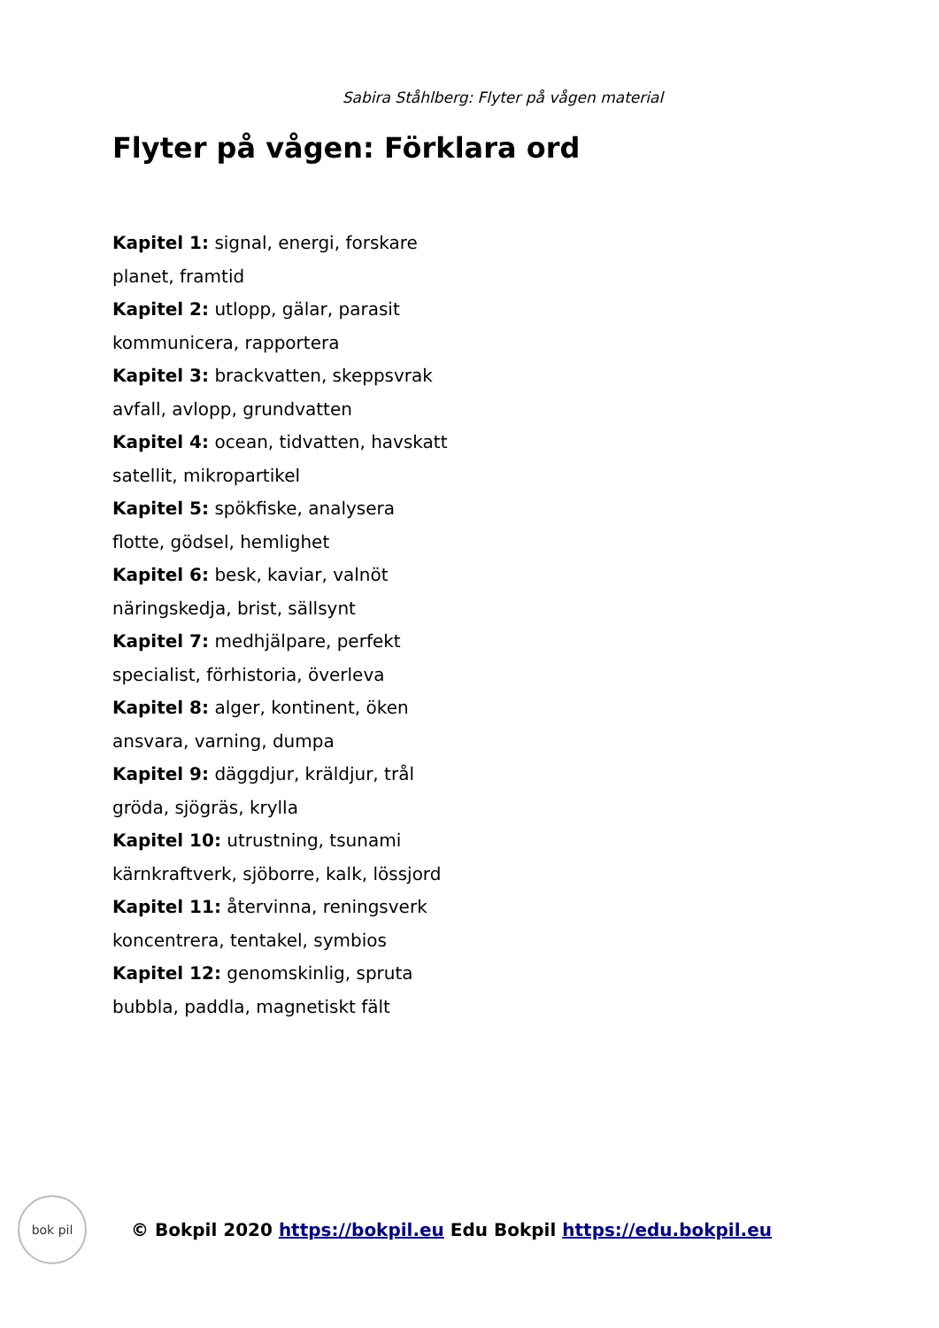Sabira Ståhlberg: Flyter på vågen material
Flyter på vågen: Förklara ord
Kapitel 1: signal, energi, forskare
planet, framtid
Kapitel 2: utlopp, gälar, parasit
kommunicera, rapportera
Kapitel 3: brackvatten, skeppsvrak
avfall, avlopp, grundvatten
Kapitel 4: ocean, tidvatten, havskatt
satellit, mikropartikel
Kapitel 5: spökfiske, analysera
flotte, gödsel, hemlighet
Kapitel 6: besk, kaviar, valnöt
näringskedja, brist, sällsynt
Kapitel 7: medhjälpare, perfekt
specialist, förhistoria, överleva
Kapitel 8: alger, kontinent, öken
ansvara, varning, dumpa
Kapitel 9: däggdjur, kräldjur, trål
gröda, sjögräs, krylla
Kapitel 10: utrustning, tsunami
kärnkraftverk, sjöborre, kalk, lössjord
Kapitel 11: återvinna, reningsverk
koncentrera, tentakel, symbios
Kapitel 12: genomskinlig, spruta
bubbla, paddla, magnetiskt fält
bok pil
© Bokpil 2020 https://bokpil.eu Edu Bokpil https://edu.bokpil.eu